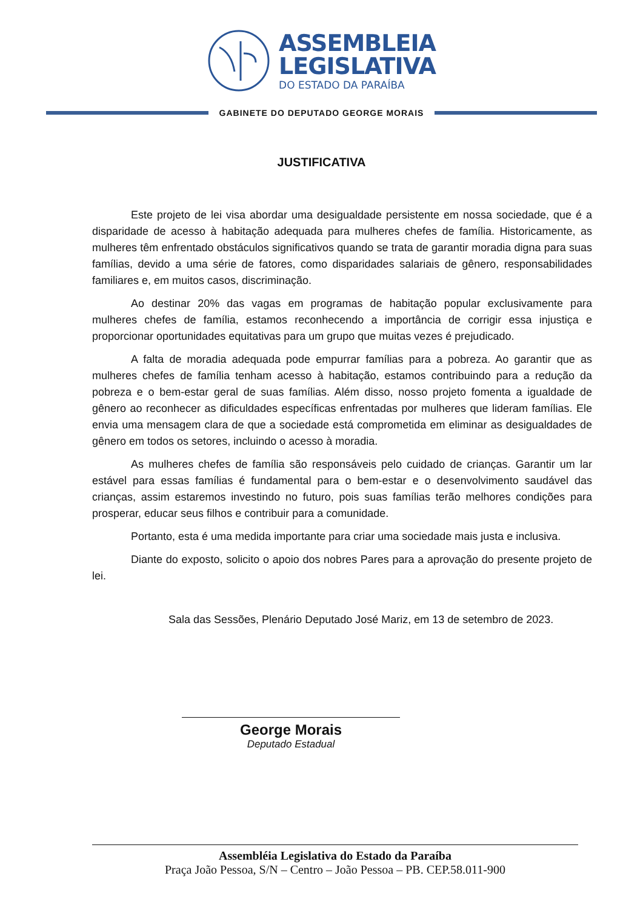ASSEMBLEIA
LEGISLATIVA
DO ESTADO DA PARAÍBA
GABINETE DO DEPUTADO GEORGE MORAIS
JUSTIFICATIVA
Este projeto de lei visa abordar uma desigualdade persistente em nossa sociedade, que é a disparidade de acesso à habitação adequada para mulheres chefes de família. Historicamente, as mulheres têm enfrentado obstáculos significativos quando se trata de garantir moradia digna para suas famílias, devido a uma série de fatores, como disparidades salariais de gênero, responsabilidades familiares e, em muitos casos, discriminação.
Ao destinar 20% das vagas em programas de habitação popular exclusivamente para mulheres chefes de família, estamos reconhecendo a importância de corrigir essa injustiça e proporcionar oportunidades equitativas para um grupo que muitas vezes é prejudicado.
A falta de moradia adequada pode empurrar famílias para a pobreza. Ao garantir que as mulheres chefes de família tenham acesso à habitação, estamos contribuindo para a redução da pobreza e o bem-estar geral de suas famílias. Além disso, nosso projeto fomenta a igualdade de gênero ao reconhecer as dificuldades específicas enfrentadas por mulheres que lideram famílias. Ele envia uma mensagem clara de que a sociedade está comprometida em eliminar as desigualdades de gênero em todos os setores, incluindo o acesso à moradia.
As mulheres chefes de família são responsáveis pelo cuidado de crianças. Garantir um lar estável para essas famílias é fundamental para o bem-estar e o desenvolvimento saudável das crianças, assim estaremos investindo no futuro, pois suas famílias terão melhores condições para prosperar, educar seus filhos e contribuir para a comunidade.
Portanto, esta é uma medida importante para criar uma sociedade mais justa e inclusiva.
Diante do exposto, solicito o apoio dos nobres Pares para a aprovação do presente projeto de lei.
Sala das Sessões, Plenário Deputado José Mariz, em 13 de setembro de 2023.
George Morais
Deputado Estadual
Assembléia Legislativa do Estado da Paraíba
Praça João Pessoa, S/N – Centro – João Pessoa – PB. CEP.58.011-900